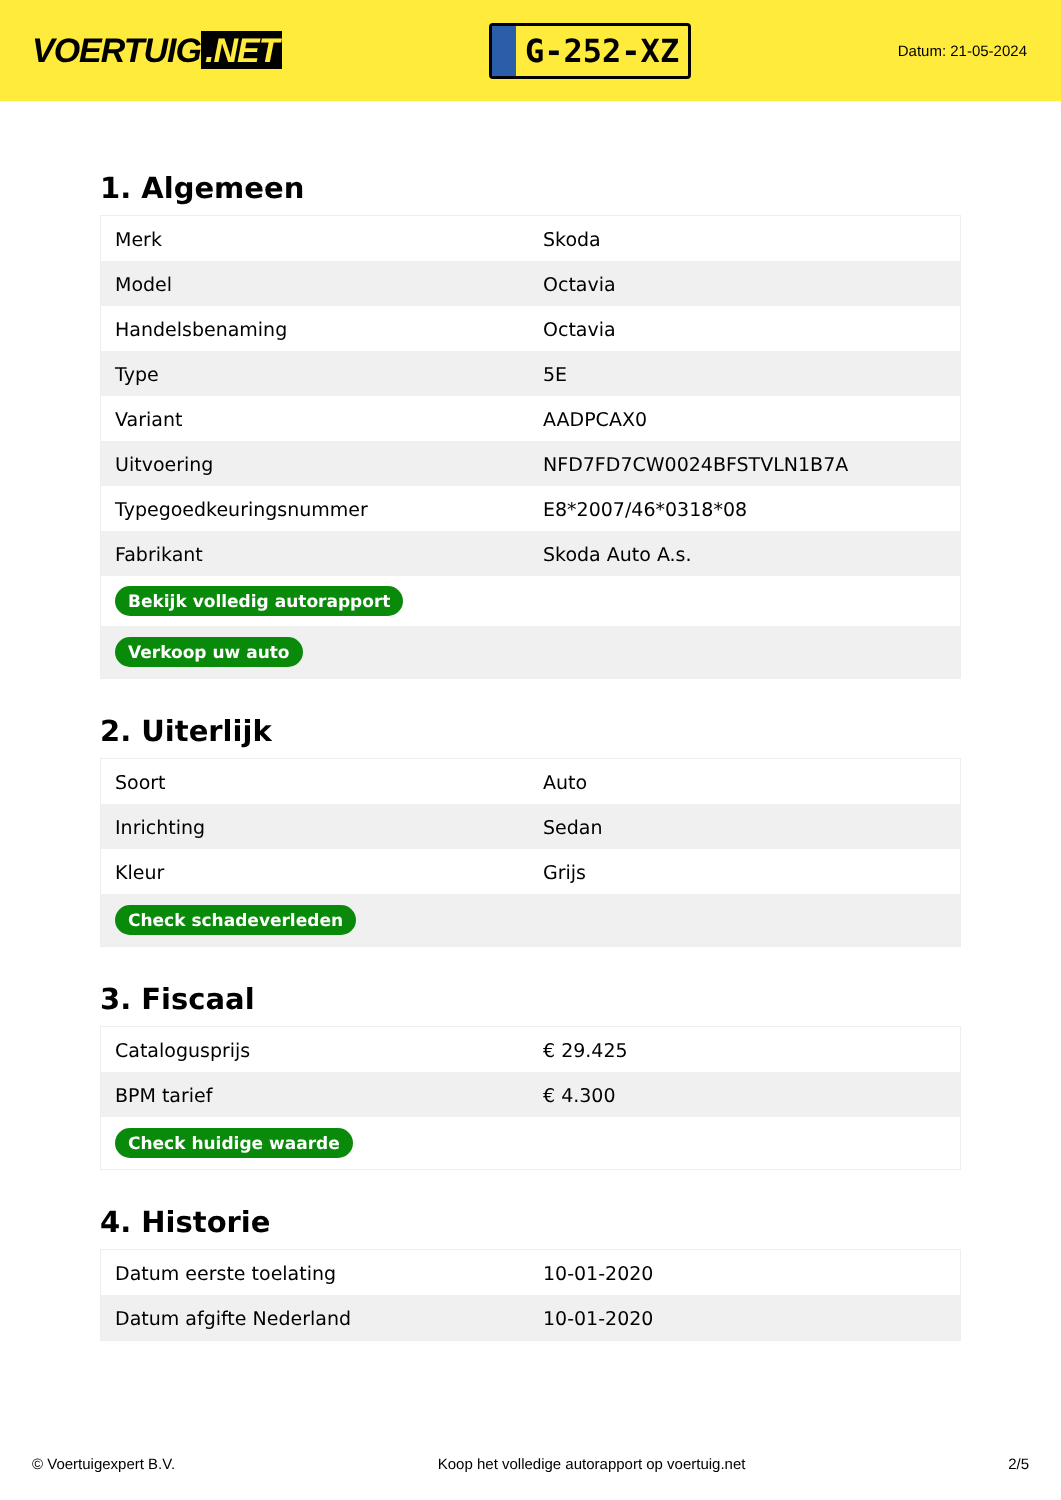VOERTUIG.NET
G-252-XZ
Datum: 21-05-2024
1. Algemeen
| Merk | Skoda |
| Model | Octavia |
| Handelsbenaming | Octavia |
| Type | 5E |
| Variant | AADPCAX0 |
| Uitvoering | NFD7FD7CW0024BFSTVLN1B7A |
| Typegoedkeuringsnummer | E8*2007/46*0318*08 |
| Fabrikant | Skoda Auto A.s. |
| Bekijk volledig autorapport | |
| Verkoop uw auto | |
2. Uiterlijk
| Soort | Auto |
| Inrichting | Sedan |
| Kleur | Grijs |
| Check schadeverleden | |
3. Fiscaal
| Catalogusprijs | € 29.425 |
| BPM tarief | € 4.300 |
| Check huidige waarde | |
4. Historie
| Datum eerste toelating | 10-01-2020 |
| Datum afgifte Nederland | 10-01-2020 |
© Voertuigexpert B.V. Koop het volledige autorapport op voertuig.net 2/5